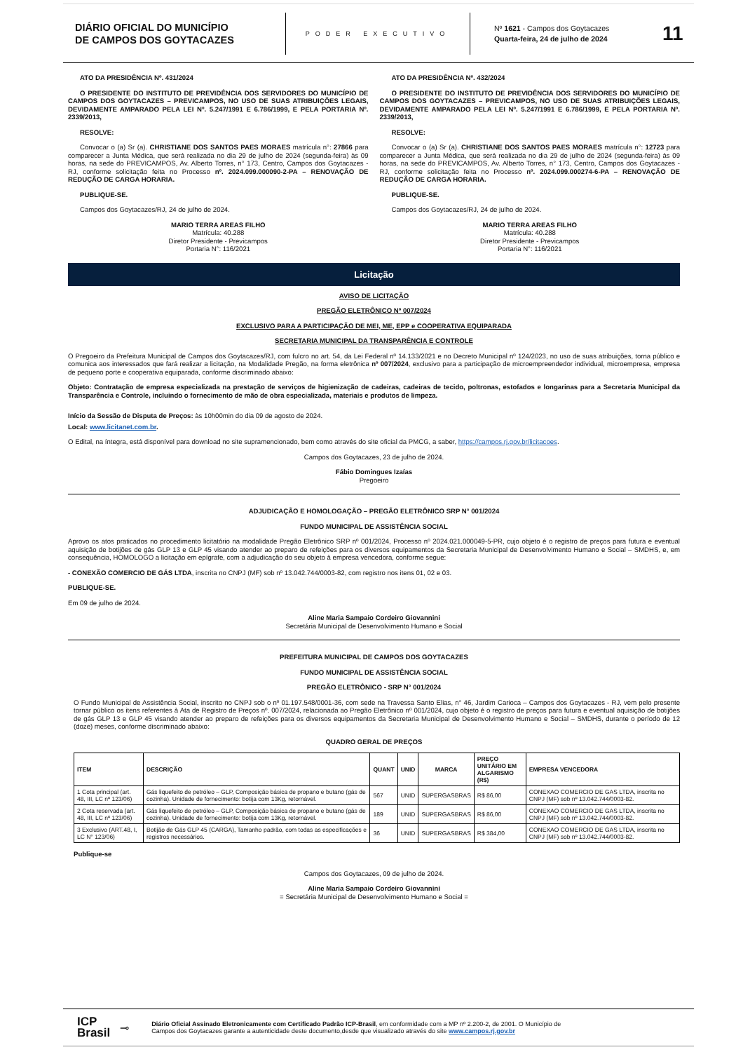DIÁRIO OFICIAL DO MUNICÍPIO
DE CAMPOS DOS GOYTACAZES
PODER EXECUTIVO
Nº 1621 - Campos dos Goytacazes
Quarta-feira, 24 de julho de 2024
11
ATO DA PRESIDÊNCIA Nº. 431/2024
O PRESIDENTE DO INSTITUTO DE PREVIDÊNCIA DOS SERVIDORES DO MUNICÍPIO DE CAMPOS DOS GOYTACAZES – PREVICAMPOS, NO USO DE SUAS ATRIBUIÇÕES LEGAIS, DEVIDAMENTE AMPARADO PELA LEI Nº. 5.247/1991 E 6.786/1999, E PELA PORTARIA Nº. 2339/2013,
RESOLVE:
Convocar o (a) Sr (a). CHRISTIANE DOS SANTOS PAES MORAES matrícula n°: 27866 para comparecer a Junta Médica, que será realizada no dia 29 de julho de 2024 (segunda-feira) às 09 horas, na sede do PREVICAMPOS, Av. Alberto Torres, n° 173, Centro, Campos dos Goytacazes - RJ, conforme solicitação feita no Processo nº. 2024.099.000090-2-PA – RENOVAÇÃO DE REDUÇÃO DE CARGA HORARIA.
PUBLIQUE-SE.
Campos dos Goytacazes/RJ, 24 de julho de 2024.
MARIO TERRA AREAS FILHO
Matrícula: 40.288
Diretor Presidente - Previcampos
Portaria N°: 116/2021
ATO DA PRESIDÊNCIA Nº. 432/2024
O PRESIDENTE DO INSTITUTO DE PREVIDÊNCIA DOS SERVIDORES DO MUNICÍPIO DE CAMPOS DOS GOYTACAZES – PREVICAMPOS, NO USO DE SUAS ATRIBUIÇÕES LEGAIS, DEVIDAMENTE AMPARADO PELA LEI Nº. 5.247/1991 E 6.786/1999, E PELA PORTARIA Nº. 2339/2013,
RESOLVE:
Convocar o (a) Sr (a). CHRISTIANE DOS SANTOS PAES MORAES matrícula n°: 12723 para comparecer a Junta Médica, que será realizada no dia 29 de julho de 2024 (segunda-feira) às 09 horas, na sede do PREVICAMPOS, Av. Alberto Torres, n° 173, Centro, Campos dos Goytacazes - RJ, conforme solicitação feita no Processo nº. 2024.099.000274-6-PA – RENOVAÇÃO DE REDUÇÃO DE CARGA HORARIA.
PUBLIQUE-SE.
Campos dos Goytacazes/RJ, 24 de julho de 2024.
MARIO TERRA AREAS FILHO
Matrícula: 40.288
Diretor Presidente - Previcampos
Portaria N°: 116/2021
Licitação
AVISO DE LICITAÇÃO
PREGÃO ELETRÔNICO Nº 007/2024
EXCLUSIVO PARA A PARTICIPAÇÃO DE MEI, ME, EPP e COOPERATIVA EQUIPARADA
SECRETARIA MUNICIPAL DA TRANSPARÊNCIA E CONTROLE
O Pregoeiro da Prefeitura Municipal de Campos dos Goytacazes/RJ, com fulcro no art. 54, da Lei Federal nº 14.133/2021 e no Decreto Municipal nº 124/2023, no uso de suas atribuições, torna público e comunica aos interessados que fará realizar a licitação, na Modalidade Pregão, na forma eletrônica nº 007/2024, exclusivo para a participação de microempreendedor individual, microempresa, empresa de pequeno porte e cooperativa equiparada, conforme discriminado abaixo:
Objeto: Contratação de empresa especializada na prestação de serviços de higienização de cadeiras, cadeiras de tecido, poltronas, estofados e longarinas para a Secretaria Municipal da Transparência e Controle, incluindo o fornecimento de mão de obra especializada, materiais e produtos de limpeza.
Início da Sessão de Disputa de Preços: às 10h00min do dia 09 de agosto de 2024.
Local: www.licitanet.com.br.
O Edital, na íntegra, está disponível para download no site supramencionado, bem como através do site oficial da PMCG, a saber, https://campos.rj.gov.br/licitacoes.
Campos dos Goytacazes, 23 de julho de 2024.
Fábio Domingues Izaías
Pregoeiro
ADJUDICAÇÃO E HOMOLOGAÇÃO – PREGÃO ELETRÔNICO SRP N° 001/2024
FUNDO MUNICIPAL DE ASSISTÊNCIA SOCIAL
Aprovo os atos praticados no procedimento licitatório na modalidade Pregão Eletrônico SRP nº 001/2024, Processo nº 2024.021.000049-5-PR, cujo objeto é o registro de preços para futura e eventual aquisição de botijões de gás GLP 13 e GLP 45 visando atender ao preparo de refeições para os diversos equipamentos da Secretaria Municipal de Desenvolvimento Humano e Social – SMDHS, e, em consequência, HOMOLOGO a licitação em epígrafe, com a adjudicação do seu objeto à empresa vencedora, conforme segue:
- CONEXÃO COMERCIO DE GÁS LTDA, inscrita no CNPJ (MF) sob nº 13.042.744/0003-82, com registro nos itens 01, 02 e 03.
PUBLIQUE-SE.
Em 09 de julho de 2024.
Aline Maria Sampaio Cordeiro Giovannini
Secretária Municipal de Desenvolvimento Humano e Social
PREFEITURA MUNICIPAL DE CAMPOS DOS GOYTACAZES
FUNDO MUNICIPAL DE ASSISTÊNCIA SOCIAL
PREGÃO ELETRÔNICO - SRP N° 001/2024
O Fundo Municipal de Assistência Social, inscrito no CNPJ sob o nº 01.197.548/0001-36, com sede na Travessa Santo Elias, n° 46, Jardim Carioca – Campos dos Goytacazes - RJ, vem pelo presente tornar público os itens referentes à Ata de Registro de Preços nº. 007/2024, relacionada ao Pregão Eletrônico nº 001/2024, cujo objeto é o registro de preços para futura e eventual aquisição de botijões de gás GLP 13 e GLP 45 visando atender ao preparo de refeições para os diversos equipamentos da Secretaria Municipal de Desenvolvimento Humano e Social – SMDHS, durante o período de 12 (doze) meses, conforme discriminado abaixo:
QUADRO GERAL DE PREÇOS
| ITEM | DESCRIÇÃO | QUANT | UNID | MARCA | PREÇO UNITÁRIO EM ALGARISMO (R$) | EMPRESA VENCEDORA |
| --- | --- | --- | --- | --- | --- | --- |
| 1 Cota principal (art. 48, III, LC nº 123/06) | Gás liquefeito de petróleo – GLP, Composição básica de propano e butano (gás de cozinha). Unidade de fornecimento: botija com 13Kg, retornável. | 567 | UNID | SUPERGASBRAS | R$ 86,00 | CONEXAO COMERCIO DE GAS LTDA, inscrita no CNPJ (MF) sob nº 13.042.744/0003-82. |
| 2 Cota reservada (art. 48, III, LC nº 123/06) | Gás liquefeito de petróleo – GLP, Composição básica de propano e butano (gás de cozinha). Unidade de fornecimento: botija com 13Kg, retornável. | 189 | UNID | SUPERGASBRAS | R$ 86,00 | CONEXAO COMERCIO DE GAS LTDA, inscrita no CNPJ (MF) sob nº 13.042.744/0003-82. |
| 3 Exclusivo (ART.48, I, LC N° 123/06) | Botijão de Gás GLP 45 (CARGA), Tamanho padrão, com todas as especificações e registros necessários. | 36 | UNID | SUPERGASBRAS | R$ 384,00 | CONEXAO COMERCIO DE GAS LTDA, inscrita no CNPJ (MF) sob nº 13.042.744/0003-82. |
Publique-se
Campos dos Goytacazes, 09 de julho de 2024.
Aline Maria Sampaio Cordeiro Giovannini
= Secretária Municipal de Desenvolvimento Humano e Social =
ICP
Brasil
⊸
Diário Oficial Assinado Eletronicamente com Certificado Padrão ICP-Brasil, em conformidade com a MP nº 2.200-2, de 2001. O Município de
Campos dos Goytacazes garante a autenticidade deste documento,desde que visualizado através do site www.campos.rj.gov.br